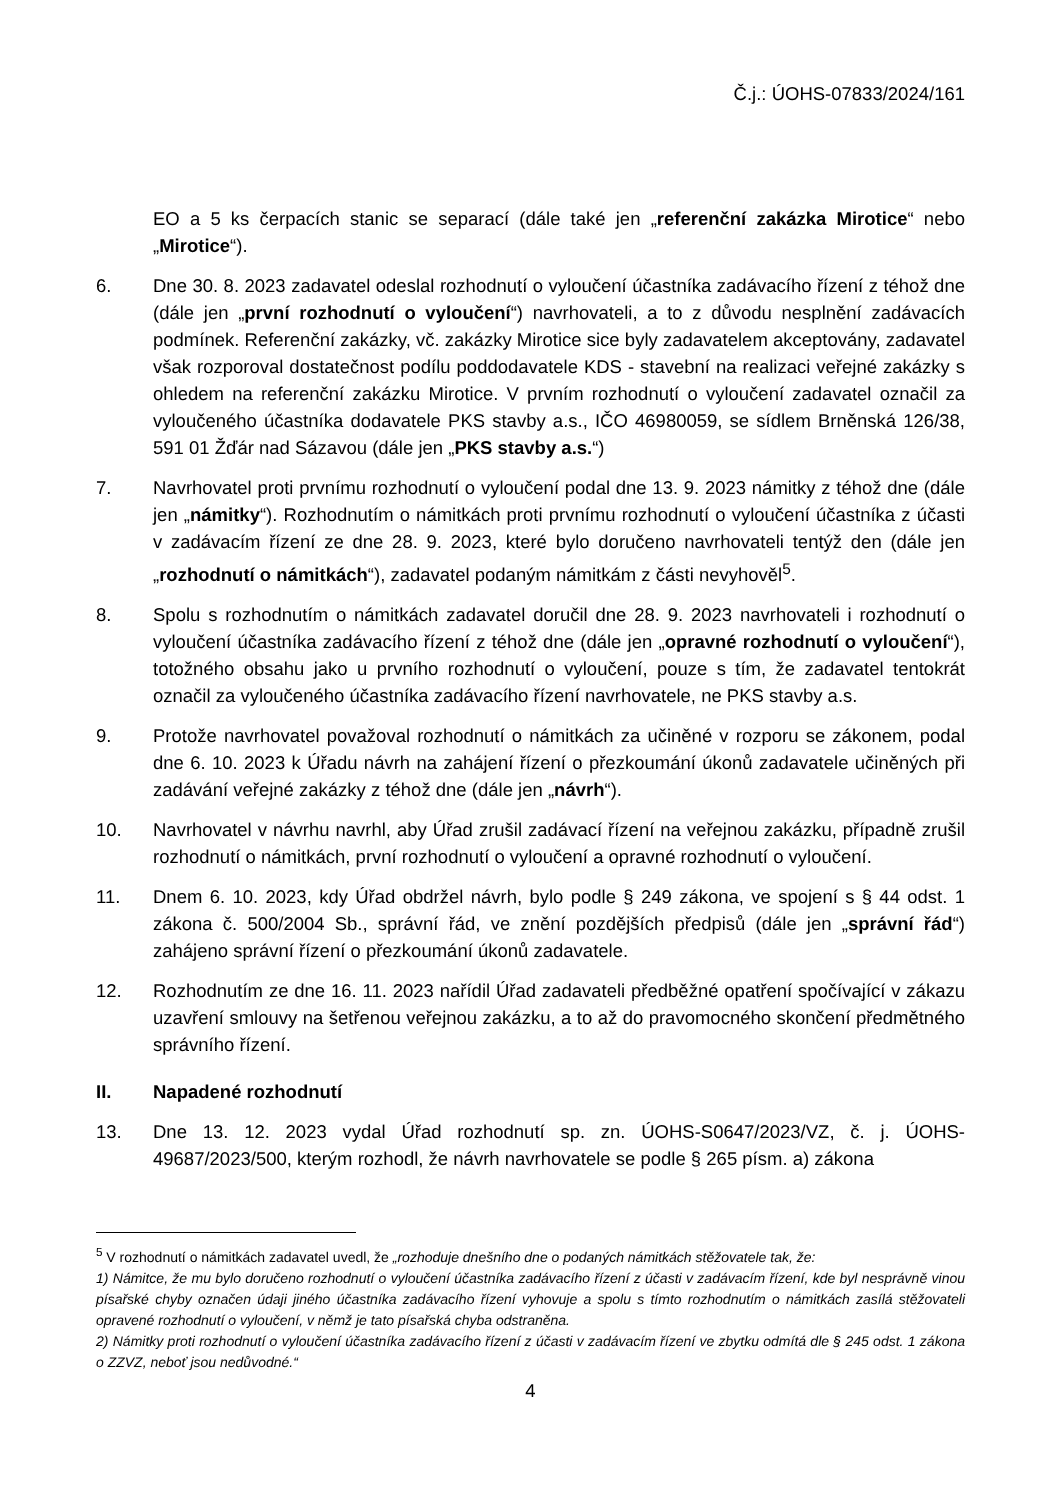Č.j.: ÚOHS-07833/2024/161
EO a 5 ks čerpacích stanic se separací (dále také jen „referenční zakázka Mirotice“ nebo „Mirotice“).
6. Dne 30. 8. 2023 zadavatel odeslal rozhodnutí o vyloučení účastníka zadávacího řízení z téhož dne (dále jen „první rozhodnutí o vyloučení“) navrhovateli, a to z důvodu nesplnění zadávacích podmínek. Referenční zakázky, vč. zakázky Mirotice sice byly zadavatelem akceptovány, zadavatel však rozporoval dostatečnost podílu poddodavatele KDS - stavební na realizaci veřejné zakázky s ohledem na referenční zakázku Mirotice. V prvním rozhodnutí o vyloučení zadavatel označil za vyloučeného účastníka dodavatele PKS stavby a.s., IČO 46980059, se sídlem Brněnská 126/38, 591 01 Žďár nad Sázavou (dále jen „PKS stavby a.s.“)
7. Navrhovatel proti prvnímu rozhodnutí o vyloučení podal dne 13. 9. 2023 námitky z téhož dne (dále jen „námitky“). Rozhodnutím o námitkách proti prvnímu rozhodnutí o vyloučení účastníka z účasti v zadávacím řízení ze dne 28. 9. 2023, které bylo doručeno navrhovateli tentýž den (dále jen „rozhodnutí o námitkách“), zadavatel podaným námitkám z části nevyhověl<sup>5</sup>.
8. Spolu s rozhodnutím o námitkách zadavatel doručil dne 28. 9. 2023 navrhovateli i rozhodnutí o vyloučení účastníka zadávacího řízení z téhož dne (dále jen „opravné rozhodnutí o vyloučení“), totožného obsahu jako u prvního rozhodnutí o vyloučení, pouze s tím, že zadavatel tentokrát označil za vyloučeného účastníka zadávacího řízení navrhovatele, ne PKS stavby a.s.
9. Protože navrhovatel považoval rozhodnutí o námitkách za učiněné v rozporu se zákonem, podal dne 6. 10. 2023 k Úřadu návrh na zahájení řízení o přezkoumání úkonů zadavatele učiněných při zadávání veřejné zakázky z téhož dne (dále jen „návrh“).
10. Navrhovatel v návrhu navrhl, aby Úřad zrušil zadávací řízení na veřejnou zakázku, případně zrušil rozhodnutí o námitkách, první rozhodnutí o vyloučení a opravné rozhodnutí o vyloučení.
11. Dnem 6. 10. 2023, kdy Úřad obdržel návrh, bylo podle § 249 zákona, ve spojení s § 44 odst. 1 zákona č. 500/2004 Sb., správní řád, ve znění pozdějších předpisů (dále jen „správní řád“) zahájeno správní řízení o přezkoumání úkonů zadavatele.
12. Rozhodnutím ze dne 16. 11. 2023 nařídil Úřad zadavateli předběžné opatření spočívající v zákazu uzavření smlouvy na šetřenou veřejnou zakázku, a to až do pravomocného skončení předmětného správního řízení.
II. Napadené rozhodnutí
13. Dne 13. 12. 2023 vydal Úřad rozhodnutí sp. zn. ÚOHS-S0647/2023/VZ, č. j. ÚOHS-49687/2023/500, kterým rozhodl, že návrh navrhovatele se podle § 265 písm. a) zákona
<sup>5</sup> V rozhodnutí o námitkách zadavatel uvedl, že „rozhoduje dnešního dne o podaných námitkách stěžovatele tak, že:
1) Námitce, že mu bylo doručeno rozhodnutí o vyloučení účastníka zadávacího řízení z účasti v zadávacím řízení, kde byl nesprávně vinou písařské chyby označen údaji jiného účastníka zadávacího řízení vyhovuje a spolu s tímto rozhodnutím o námitkách zasílá stěžovateli opravené rozhodnutí o vyloučení, v němž je tato písařská chyba odstraněna.
2) Námitky proti rozhodnutí o vyloučení účastníka zadávacího řízení z účasti v zadávacím řízení ve zbytku odmítá dle § 245 odst. 1 zákona o ZZVZ, neboť jsou nedůvodné.“
4